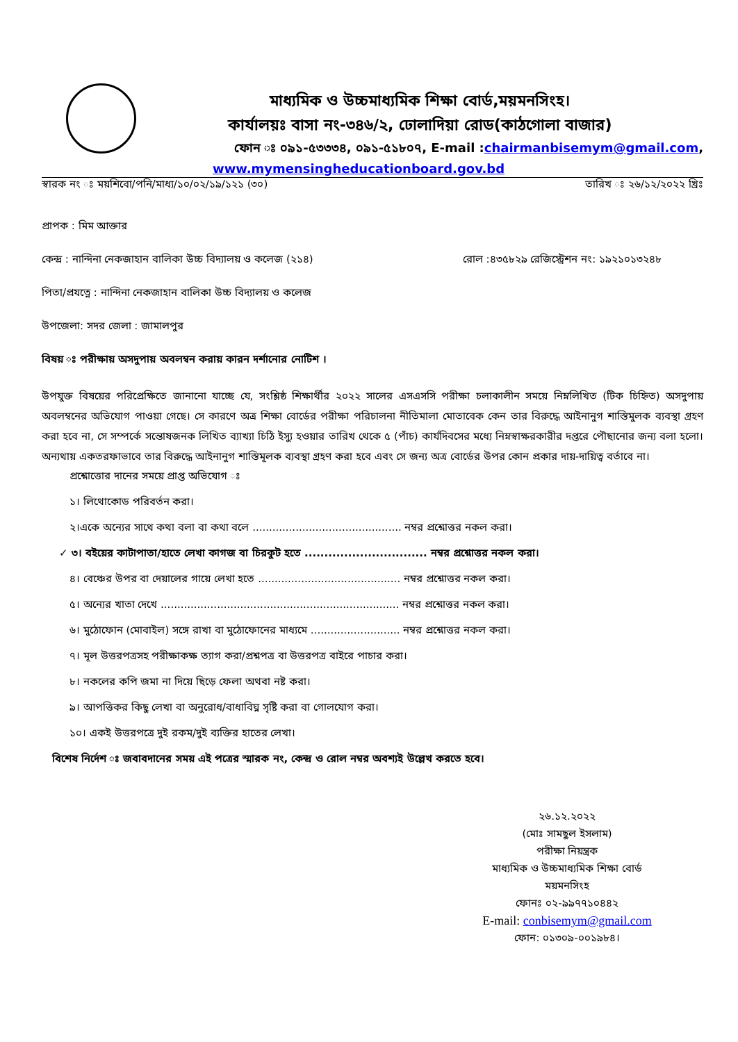মাধ্যমিক ও উচ্চমাধ্যমিক শিক্ষা বোর্ড,ময়মনসিংহ।
কার্যালয়ঃ বাসা নং-৩৪৬/২, ঢোলাদিয়া রোড(কাঠগোলা বাজার)
ফোন ঃ ০৯১-৫৩৩৩৪, ০৯১-৫১৮০৭, E-mail :chairmanbisemym@gmail.com,
www.mymensingheducationboard.gov.bd
স্বারক নং ঃ ময়শিবো/পনি/মাধ্য/১০/০২/১৯/১২১ (৩০) তারিখ ঃ ২৬/১২/২০২২ খ্রিঃ
প্রাপক : মিম আক্তার
কেন্দ্র : নান্দিনা নেকজাহান বালিকা উচ্চ বিদ্যালয় ও কলেজ (২১৪) রোল :৪৩৫৮২৯ রেজিস্ট্রেশন নং: ১৯২১০১৩২৪৮
পিতা/প্রযত্নে : নান্দিনা নেকজাহান বালিকা উচ্চ বিদ্যালয় ও কলেজ
উপজেলা: সদর জেলা : জামালপুর
বিষয় ঃ পরীক্ষায় অসদুপায় অবলম্বন করায় কারন দর্শানোর নোটিশ ।
উপযুক্ত বিষয়ের পরিপ্রেক্ষিতে জানানো যাচ্ছে যে, সংশ্লিষ্ঠ শিক্ষার্থীর ২০২২ সালের এসএসসি পরীক্ষা চলাকালীন সময়ে নিম্নলিখিত (টিক চিহ্নিত) অসদুপায় অবলম্বনের অভিযোগ পাওয়া গেছে। সে কারণে অত্র শিক্ষা বোর্ডের পরীক্ষা পরিচালনা নীতিমালা মোতাবেক কেন তার বিরুদ্ধে আইনানুগ শাস্তিমুলক ব্যবস্থা গ্রহণ করা হবে না, সে সম্পর্কে সন্তোষজনক লিখিত ব্যাখ্যা চিঠি ইস্যু হওয়ার তারিখ থেকে ৫ (পাঁচ) কার্যদিবসের মধ্যে নিম্নস্বাক্ষরকারীর দপ্তরে পৌছানোর জন্য বলা হলো। অন্যথায় একতরফাভাবে তার বিরুদ্ধে আইনানুগ শাস্তিমূলক ব্যবস্থা গ্রহণ করা হবে এবং সে জন্য অত্র বোর্ডের উপর কোন প্রকার দায়-দায়িত্ব বর্তাবে না।
প্রশ্নোত্তোর দানের সময়ে প্রাপ্ত অভিযোগ ঃ
১। লিথোকোড পরিবর্তন করা।
২।একে অন্যের সাথে কথা বলা বা কথা বলে ............................................. নম্বর প্রশ্নোত্তর নকল করা।
✓ ৩। বইয়ের কাটাপাতা/হাতে লেখা কাগজ বা চিরকুট হতে ............................... নম্বর প্রশ্নোত্তর নকল করা।
৪। বেঞ্চের উপর বা দেয়ালের গায়ে লেখা হতে ........................................... নম্বর প্রশ্নোত্তর নকল করা।
৫। অন্যের খাতা দেখে ........................................................................ নম্বর প্রশ্নোত্তর নকল করা।
৬। মুঠোফোন (মোবাইল) সঙ্গে রাখা বা মুঠোফোনের মাধ্যমে ........................... নম্বর প্রশ্নোত্তর নকল করা।
৭। মূল উত্তরপত্রসহ পরীক্ষাকক্ষ ত্যাগ করা/প্রশ্নপত্র বা উত্তরপত্র বাইরে পাচার করা।
৮। নকলের কপি জমা না দিয়ে ছিড়ে ফেলা অথবা নষ্ট করা।
৯। আপত্তিকর কিছু লেখা বা অনুরোধ/বাধাবিঘ্ন সৃষ্টি করা বা গোলযোগ করা।
১০। একই উত্তরপত্রে দুই রকম/দুই ব্যক্তির হাতের লেখা।
বিশেষ নির্দেশ ঃ জবাবদানের সময় এই পত্রের স্মারক নং, কেন্দ্র ও রোল নম্বর অবশ্যই উল্লেখ করতে হবে।
২৬.১২.২০২২
(মোঃ সামছুল ইসলাম)
পরীক্ষা নিয়ন্ত্রক
মাধ্যমিক ও উচ্চমাধ্যমিক শিক্ষা বোর্ড
ময়মনসিংহ
ফোনঃ ০২-৯৯৭৭১০৪৪২
E-mail: conbisemym@gmail.com
ফোন: ০১৩০৯-০০১৯৮৪।